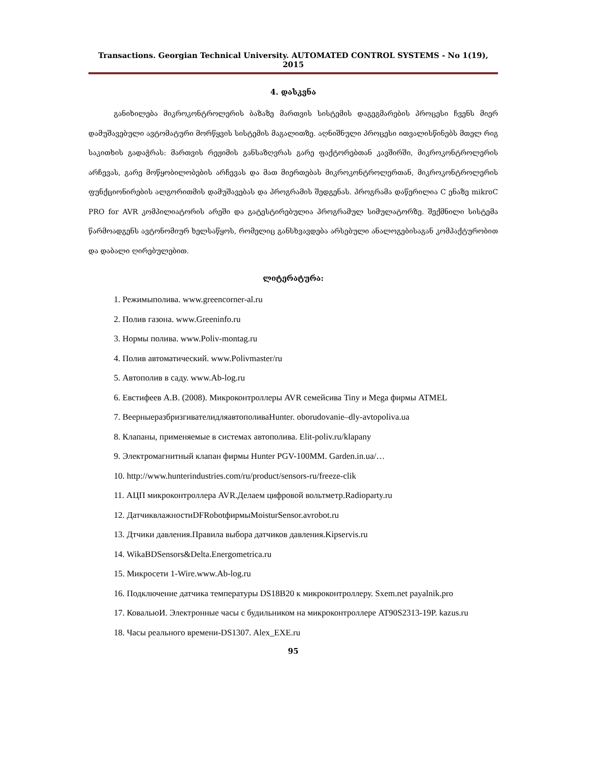Transactions. Georgian Technical University. AUTOMATED CONTROL SYSTEMS - No 1(19), 2015
4. დასკვნა
განიხილება მიკროკონტროლერის ბაზაზე მართვის სისტემის დაგეგმარების პროცესი ჩვენს მიერ დამუშავებული ავტომატური მორწყვის სისტემის მაგალითზე. აღნიშნული პროცესი ითვალისწინებს მთელ რიგ საკითხის გადაჭრას: მართვის რეჟიმის განსაზღვრას გარე ფაქტორებთან კავშირში, მიკროკონტროლერის არჩევას, გარე მოწყობილობების არჩევას და მათ მიერთებას მიკროკონტროლერთან, მიკროკონტროლერის ფუნქციონირების ალგორითმის დამუშავებას და პროგრამის შედგენას. პროგრამა დაწერილია C ენაზე mikroC PRO for AVR კომპილიატორის არეში და გატესტირებულია პროგრამულ სიმულატორზე. შექმნილი სისტემა წარმოადგენს ავტონომიურ ხელსაწყოს, რომელიც განსხვავდება არსებული ანალოგებისაგან კომპაქტურობით და დაბალი ღირებულებით.
ლიტერატურა:
1. Режимыполива. www.greencorner-al.ru
2. Полив газона. www.Greeninfo.ru
3. Нормы полива. www.Poliv-montag.ru
4. Полив автоматический. www.Polivmaster/ru
5. Автополив в саду. www.Ab-log.ru
6. Евстифеев А.В. (2008). Микроконтроллеры AVR семейсива Tiny и Mega фирмы ATMEL
7. ВеерныеразбризгивателидляавтополиваHunter. oborudovanie–dly-avtopoliva.ua
8. Клапаны, применяемые в системах автополива. Elit-poliv.ru/klapany
9. Электромагнитный клапан фирмы Hunter PGV-100MM. Garden.in.ua/…
10. http://www.hunterindustries.com/ru/product/sensors-ru/freeze-clik
11. АЦП микроконтроллера AVR.Делаем цифровой вольтметр.Radioparty.ru
12. ДатчиквлажностиDFRobotфирмыMoisturSensor.avrobot.ru
13. Дтчики давления.Правила выбора датчиков давления.Kipservis.ru
14. WikaBDSensors&Delta.Energometrica.ru
15. Микросети 1-Wire.www.Ab-log.ru
16. Подключение датчика температуры DS18B20 к микроконтроллеру. Sxem.net payalnik.pro
17. КовальюИ. Электронные часы с будильником на микроконтроллере AT90S2313-19P. kazus.ru
18. Часы реального времени-DS1307. Alex_EXE.ru
95